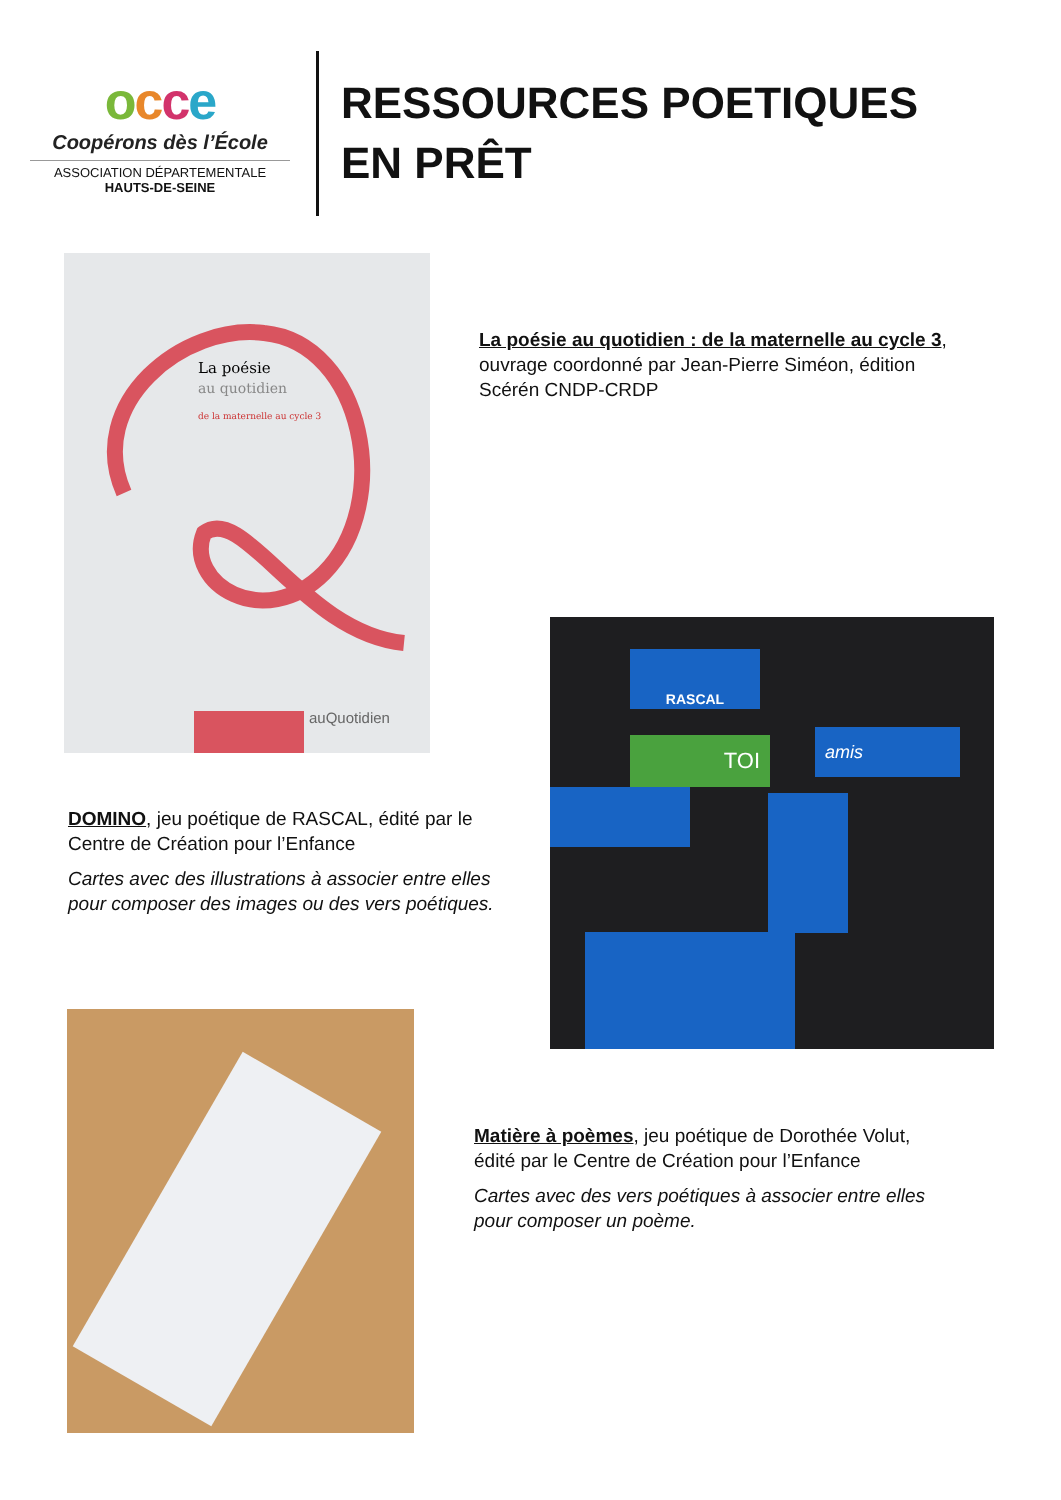occe
Coopérons dès l’École
ASSOCIATION DÉPARTEMENTALE
HAUTS-DE-SEINE
RESSOURCES POETIQUES
EN PRÊT
La poésie
au quotidien
de la maternelle au cycle 3
auQuotidien
La poésie au quotidien : de la maternelle au cycle 3, ouvrage coordonné par Jean-Pierre Siméon, édition Scérén CNDP-CRDP
RASCAL
TOI amis
DOMINO, jeu poétique de RASCAL, édité par le Centre de Création pour l’Enfance
Cartes avec des illustrations à associer entre elles pour composer des images ou des vers poétiques.
Matière à poèmes, jeu poétique de Dorothée Volut, édité par le Centre de Création pour l’Enfance
Cartes avec des vers poétiques à associer entre elles pour composer un poème.